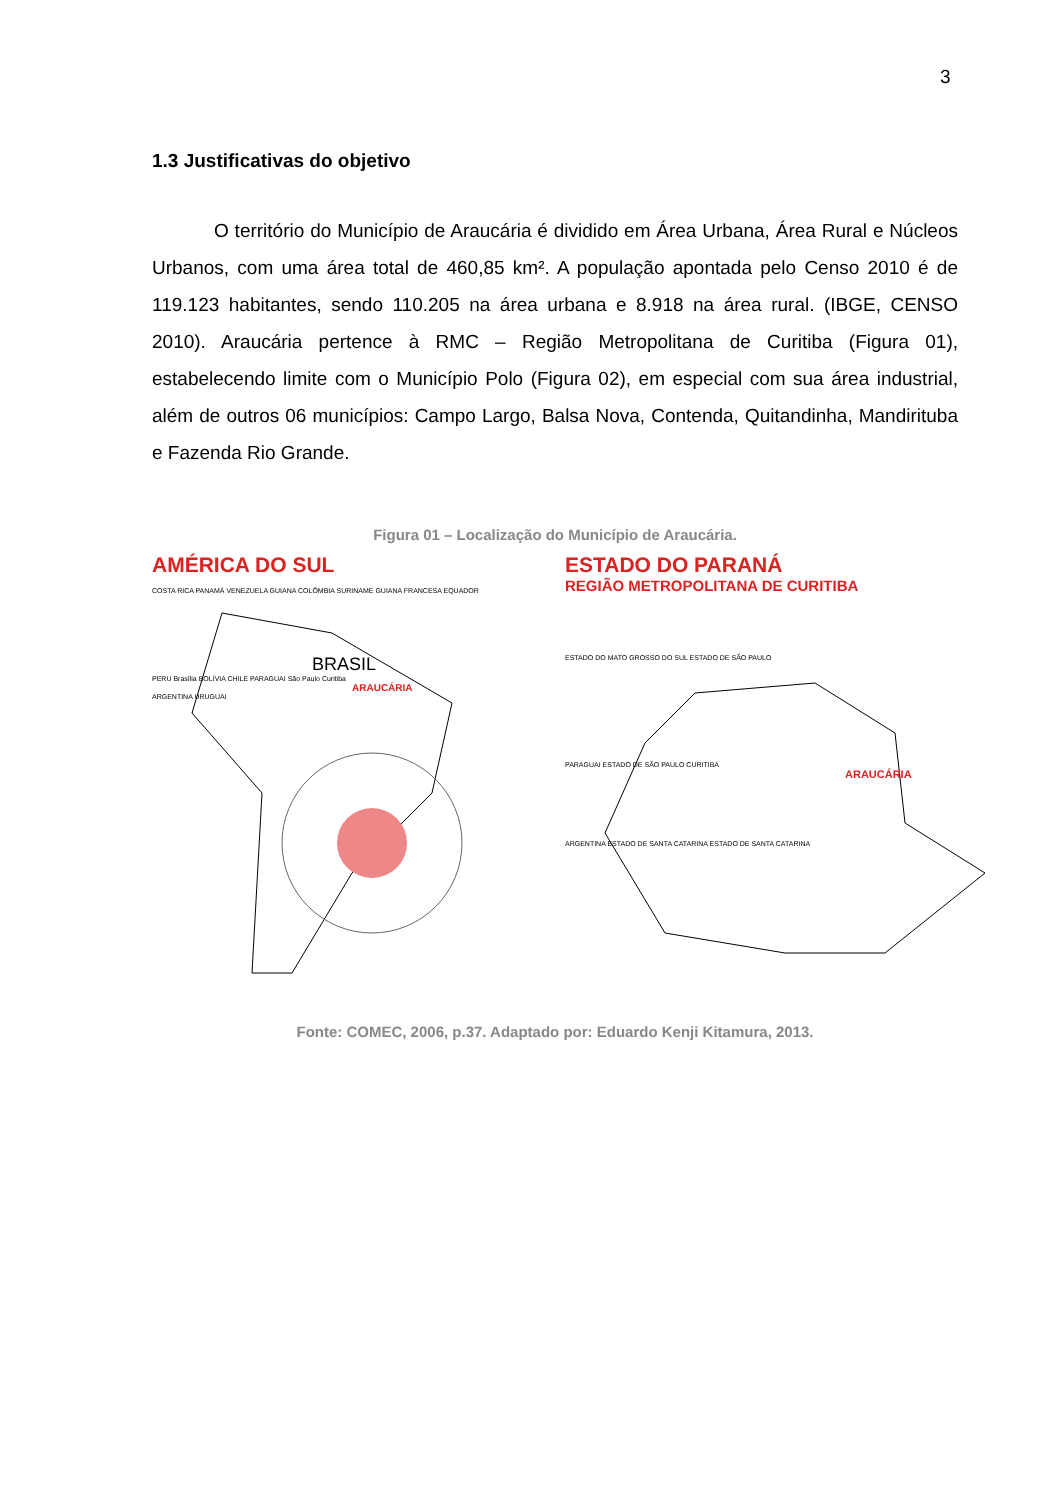3
1.3 Justificativas do objetivo
O território do Município de Araucária é dividido em Área Urbana, Área Rural e Núcleos Urbanos, com uma área total de 460,85 km². A população apontada pelo Censo 2010 é de 119.123 habitantes, sendo 110.205 na área urbana e 8.918 na área rural. (IBGE, CENSO 2010). Araucária pertence à RMC – Região Metropolitana de Curitiba (Figura 01), estabelecendo limite com o Município Polo (Figura 02), em especial com sua área industrial, além de outros 06 municípios: Campo Largo, Balsa Nova, Contenda, Quitandinha, Mandirituba e Fazenda Rio Grande.
Figura 01 – Localização do Município de Araucária.
AMÉRICA DO SUL
COSTA RICA PANAMÁ VENEZUELA GUIANA COLÔMBIA SURINAME GUIANA FRANCESA EQUADOR
BRASIL
PERU Brasília BOLÍVIA CHILE PARAGUAI São Paulo Curitiba
ARAUCÁRIA
ARGENTINA URUGUAI
ESTADO DO PARANÁ
REGIÃO METROPOLITANA DE CURITIBA
ESTADO DO MATO GROSSO DO SUL ESTADO DE SÃO PAULO
PARAGUAI ESTADO DE SÃO PAULO CURITIBA
ARAUCÁRIA
ARGENTINA ESTADO DE SANTA CATARINA ESTADO DE SANTA CATARINA
Fonte: COMEC, 2006, p.37. Adaptado por: Eduardo Kenji Kitamura, 2013.